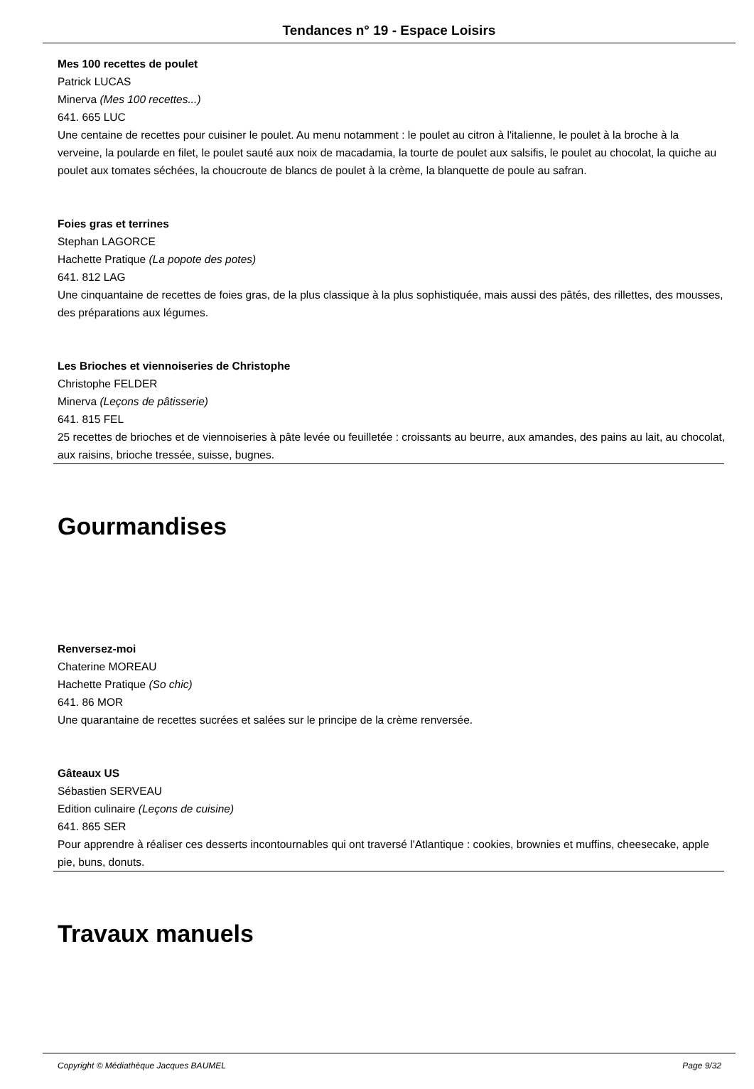Tendances n° 19 - Espace Loisirs
Mes 100 recettes de poulet
Patrick LUCAS
Minerva (Mes 100 recettes...)
641. 665 LUC
Une centaine de recettes pour cuisiner le poulet. Au menu notamment : le poulet au citron à l'italienne, le poulet à la broche à la verveine, la poularde en filet, le poulet sauté aux noix de macadamia, la tourte de poulet aux salsifis, le poulet au chocolat, la quiche au poulet aux tomates séchées, la choucroute de blancs de poulet à la crème, la blanquette de poule au safran.
Foies gras et terrines
Stephan LAGORCE
Hachette Pratique (La popote des potes)
641. 812 LAG
Une cinquantaine de recettes de foies gras, de la plus classique à la plus sophistiquée, mais aussi des pâtés, des rillettes, des mousses, des préparations aux légumes.
Les Brioches et viennoiseries de Christophe
Christophe FELDER
Minerva (Leçons de pâtisserie)
641. 815 FEL
25 recettes de brioches et de viennoiseries à pâte levée ou feuilletée : croissants au beurre, aux amandes, des pains au lait, au chocolat, aux raisins, brioche tressée, suisse, bugnes.
Gourmandises
Renversez-moi
Chaterine MOREAU
Hachette Pratique (So chic)
641. 86 MOR
Une quarantaine de recettes sucrées et salées sur le principe de la crème renversée.
Gâteaux US
Sébastien SERVEAU
Edition culinaire (Leçons de cuisine)
641. 865 SER
Pour apprendre à réaliser ces desserts incontournables qui ont traversé l'Atlantique : cookies, brownies et muffins, cheesecake, apple pie, buns, donuts.
Travaux manuels
Copyright © Médiathèque Jacques BAUMEL Page 9/32